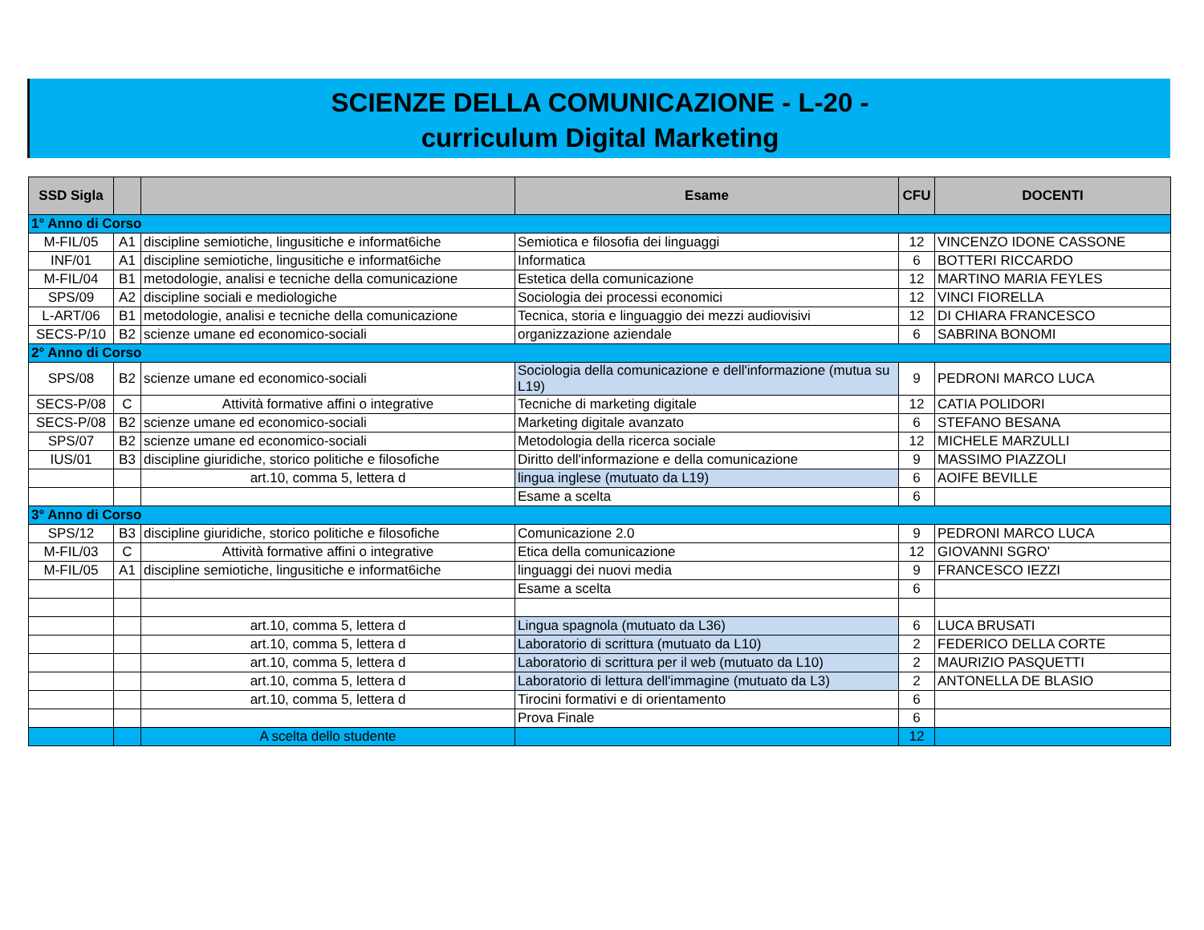SCIENZE DELLA COMUNICAZIONE - L-20 -
curriculum Digital Marketing
| SSD Sigla | | | Esame | CFU | DOCENTI |
| --- | --- | --- | --- | --- | --- |
| 1° Anno di Corso | | | | | |
| M-FIL/05 | A1 | discipline semiotiche, lingusitiche e informat6iche | Semiotica e filosofia dei linguaggi | 12 | VINCENZO IDONE CASSONE |
| INF/01 | A1 | discipline semiotiche, lingusitiche e informat6iche | Informatica | 6 | BOTTERI RICCARDO |
| M-FIL/04 | B1 | metodologie, analisi e tecniche della comunicazione | Estetica della comunicazione | 12 | MARTINO MARIA FEYLES |
| SPS/09 | A2 | discipline sociali e mediologiche | Sociologia dei processi economici | 12 | VINCI FIORELLA |
| L-ART/06 | B1 | metodologie, analisi e tecniche della comunicazione | Tecnica, storia e linguaggio dei mezzi audiovisivi | 12 | DI CHIARA FRANCESCO |
| SECS-P/10 | B2 | scienze umane ed economico-sociali | organizzazione aziendale | 6 | SABRINA BONOMI |
| 2° Anno di Corso | | | | | |
| SPS/08 | B2 | scienze umane ed economico-sociali | Sociologia della comunicazione e dell'informazione (mutua su L19) | 9 | PEDRONI MARCO LUCA |
| SECS-P/08 | C | Attività formative affini o integrative | Tecniche di marketing digitale | 12 | CATIA POLIDORI |
| SECS-P/08 | B2 | scienze umane ed economico-sociali | Marketing digitale avanzato | 6 | STEFANO BESANA |
| SPS/07 | B2 | scienze umane ed economico-sociali | Metodologia della ricerca sociale | 12 | MICHELE MARZULLI |
| IUS/01 | B3 | discipline giuridiche, storico politiche e filosofiche | Diritto dell'informazione e della comunicazione | 9 | MASSIMO PIAZZOLI |
| | | art.10, comma 5, lettera d | lingua inglese (mutuato da L19) | 6 | AOIFE BEVILLE |
| | | | Esame a scelta | 6 | |
| 3° Anno di Corso | | | | | |
| SPS/12 | B3 | discipline giuridiche, storico politiche e filosofiche | Comunicazione 2.0 | 9 | PEDRONI MARCO LUCA |
| M-FIL/03 | C | Attività formative affini o integrative | Etica della comunicazione | 12 | GIOVANNI SGRO' |
| M-FIL/05 | A1 | discipline semiotiche, lingusitiche e informat6iche | linguaggi dei nuovi media | 9 | FRANCESCO IEZZI |
| | | | Esame a scelta | 6 | |
| | | art.10, comma 5, lettera d | Lingua spagnola (mutuato da L36) | 6 | LUCA BRUSATI |
| | | art.10, comma 5, lettera d | Laboratorio di scrittura (mutuato da L10) | 2 | FEDERICO DELLA CORTE |
| | | art.10, comma 5, lettera d | Laboratorio di scrittura per il web (mutuato da L10) | 2 | MAURIZIO PASQUETTI |
| | | art.10, comma 5, lettera d | Laboratorio di lettura dell'immagine (mutuato da L3) | 2 | ANTONELLA DE BLASIO |
| | | art.10, comma 5, lettera d | Tirocini formativi e di orientamento | 6 | |
| | | | Prova Finale | 6 | |
| | | A scelta dello studente | | 12 | |